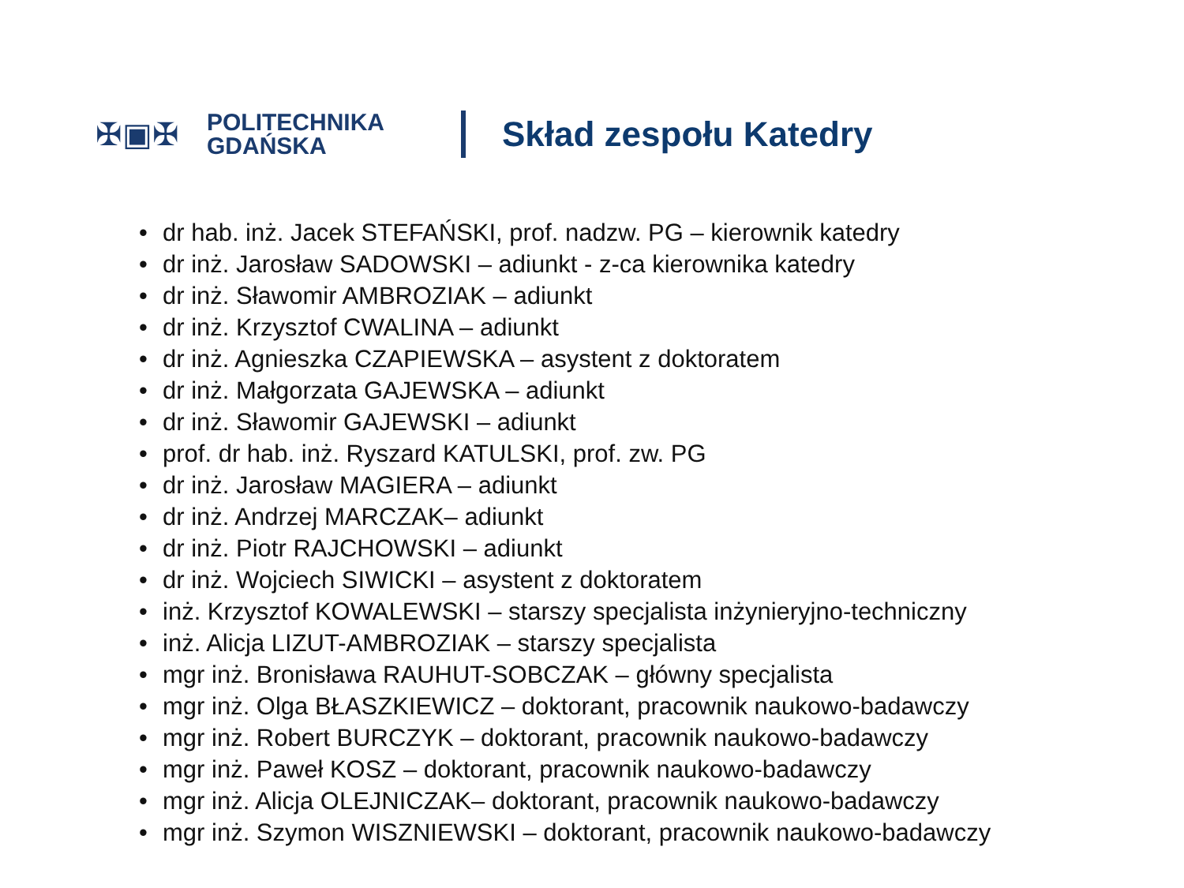✠▣✠
POLITECHNIKA
GDAŃSKA
Skład zespołu Katedry
• dr hab. inż. Jacek STEFAŃSKI, prof. nadzw. PG – kierownik katedry
• dr inż. Jarosław SADOWSKI – adiunkt - z-ca kierownika katedry
• dr inż. Sławomir AMBROZIAK – adiunkt
• dr inż. Krzysztof CWALINA – adiunkt
• dr inż. Agnieszka CZAPIEWSKA – asystent z doktoratem
• dr inż. Małgorzata GAJEWSKA – adiunkt
• dr inż. Sławomir GAJEWSKI – adiunkt
• prof. dr hab. inż. Ryszard KATULSKI, prof. zw. PG
• dr inż. Jarosław MAGIERA – adiunkt
• dr inż. Andrzej MARCZAK– adiunkt
• dr inż. Piotr RAJCHOWSKI – adiunkt
• dr inż. Wojciech SIWICKI – asystent z doktoratem
• inż. Krzysztof KOWALEWSKI – starszy specjalista inżynieryjno-techniczny
• inż. Alicja LIZUT-AMBROZIAK – starszy specjalista
• mgr inż. Bronisława RAUHUT-SOBCZAK – główny specjalista
• mgr inż. Olga BŁASZKIEWICZ – doktorant, pracownik naukowo-badawczy
• mgr inż. Robert BURCZYK – doktorant, pracownik naukowo-badawczy
• mgr inż. Paweł KOSZ – doktorant, pracownik naukowo-badawczy
• mgr inż. Alicja OLEJNICZAK– doktorant, pracownik naukowo-badawczy
• mgr inż. Szymon WISZNIEWSKI – doktorant, pracownik naukowo-badawczy